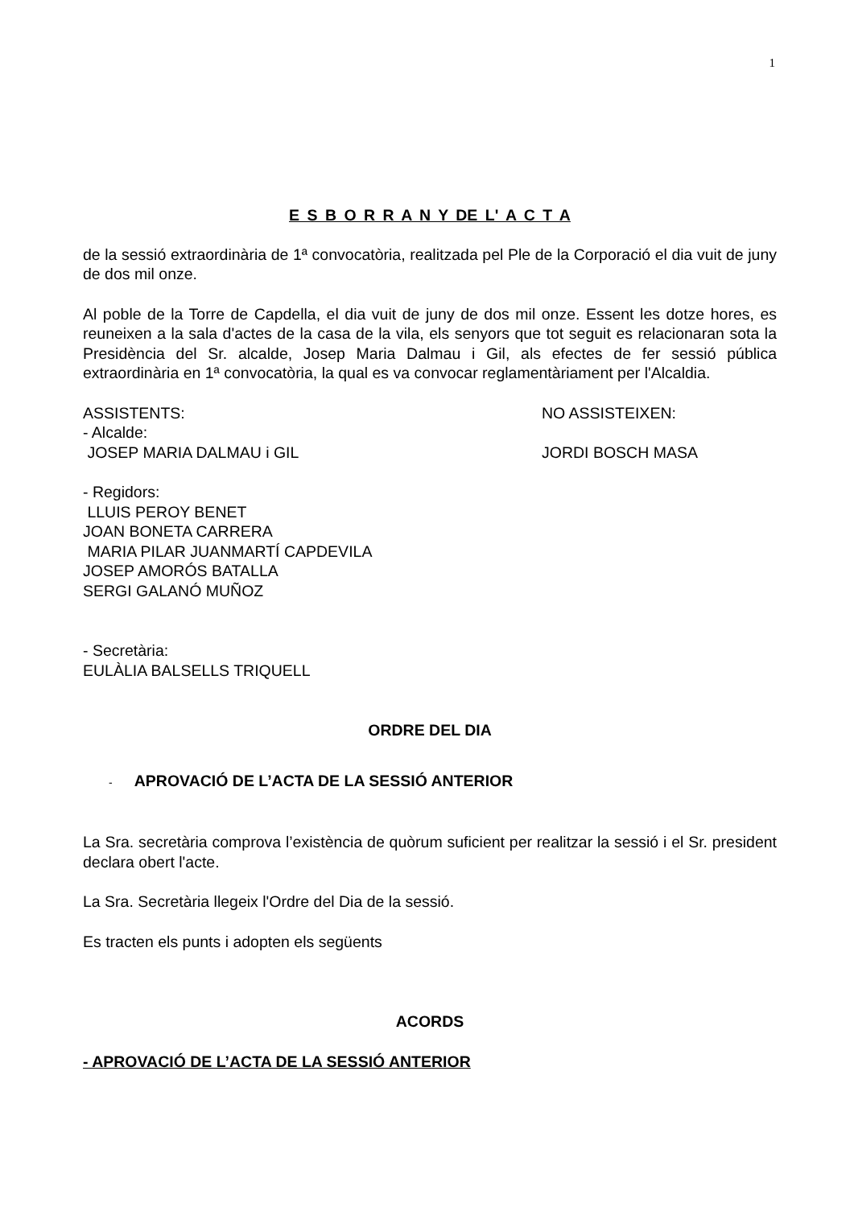1
E S B O R R A N Y DE L' A C T A
de la sessió extraordinària de 1ª convocatòria, realitzada pel Ple de la Corporació el dia vuit de juny de dos mil onze.
Al poble de la Torre de Capdella, el dia vuit de juny de dos mil onze. Essent les dotze hores, es reuneixen a la sala d'actes de la casa de la vila, els senyors que tot seguit es relacionaran sota la Presidència del Sr. alcalde, Josep Maria Dalmau i Gil, als efectes de fer sessió pública extraordinària en 1ª convocatòria, la qual es va convocar reglamentàriament per l'Alcaldia.
ASSISTENTS: NO ASSISTEIXEN:
- Alcalde:
JOSEP MARIA DALMAU i GIL JORDI BOSCH MASA
- Regidors:
LLUIS PEROY BENET
JOAN BONETA CARRERA
MARIA PILAR JUANMARTÍ CAPDEVILA
JOSEP AMORÓS BATALLA
SERGI GALANÓ MUÑOZ
- Secretària:
EULÀLIA BALSELLS TRIQUELL
ORDRE DEL DIA
- APROVACIÓ DE L’ACTA DE LA SESSIÓ ANTERIOR
La Sra. secretària comprova l’existència de quòrum suficient per realitzar la sessió i el Sr. president declara obert l'acte.
La Sra. Secretària llegeix l'Ordre del Dia de la sessió.
Es tracten els punts i adopten els següents
ACORDS
- APROVACIÓ DE L’ACTA DE LA SESSIÓ ANTERIOR